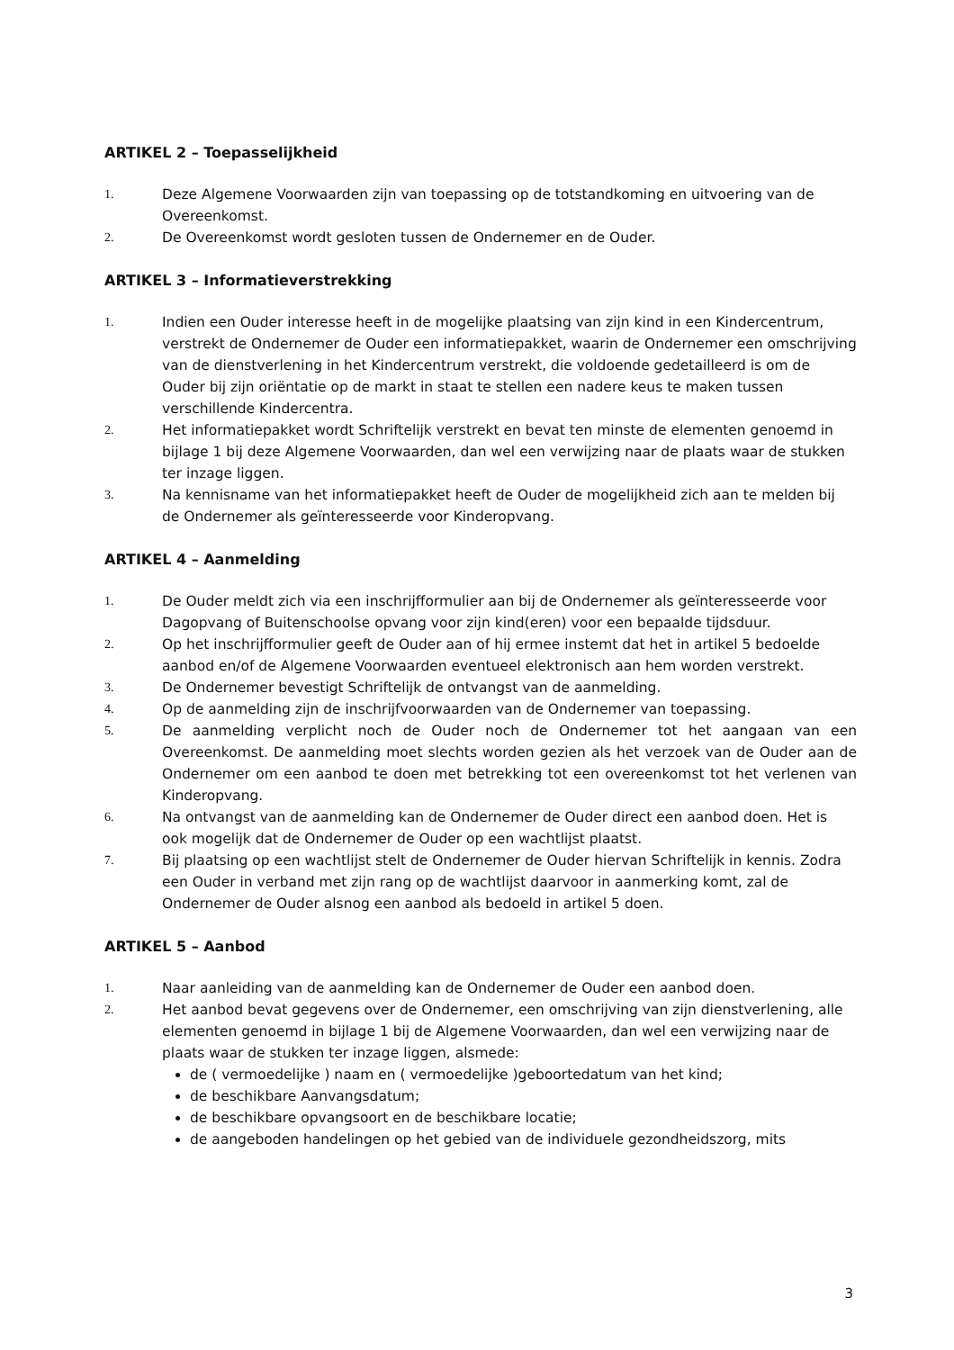ARTIKEL 2 – Toepasselijkheid
1. Deze Algemene Voorwaarden zijn van toepassing op de totstandkoming en uitvoering van de Overeenkomst.
2. De Overeenkomst wordt gesloten tussen de Ondernemer en de Ouder.
ARTIKEL 3 – Informatieverstrekking
1. Indien een Ouder interesse heeft in de mogelijke plaatsing van zijn kind in een Kindercentrum, verstrekt de Ondernemer de Ouder een informatiepakket, waarin de Ondernemer een omschrijving van de dienstverlening in het Kindercentrum verstrekt, die voldoende gedetailleerd is om de Ouder bij zijn oriëntatie op de markt in staat te stellen een nadere keus te maken tussen verschillende Kindercentra.
2. Het informatiepakket wordt Schriftelijk verstrekt en bevat ten minste de elementen genoemd in bijlage 1 bij deze Algemene Voorwaarden, dan wel een verwijzing naar de plaats waar de stukken ter inzage liggen.
3. Na kennisname van het informatiepakket heeft de Ouder de mogelijkheid zich aan te melden bij de Ondernemer als geïnteresseerde voor Kinderopvang.
ARTIKEL 4 – Aanmelding
1. De Ouder meldt zich via een inschrijfformulier aan bij de Ondernemer als geïnteresseerde voor Dagopvang of Buitenschoolse opvang voor zijn kind(eren) voor een bepaalde tijdsduur.
2. Op het inschrijfformulier geeft de Ouder aan of hij ermee instemt dat het in artikel 5 bedoelde aanbod en/of de Algemene Voorwaarden eventueel elektronisch aan hem worden verstrekt.
3. De Ondernemer bevestigt Schriftelijk de ontvangst van de aanmelding.
4. Op de aanmelding zijn de inschrijfvoorwaarden van de Ondernemer van toepassing.
5. De aanmelding verplicht noch de Ouder noch de Ondernemer tot het aangaan van een Overeenkomst. De aanmelding moet slechts worden gezien als het verzoek van de Ouder aan de Ondernemer om een aanbod te doen met betrekking tot een overeenkomst tot het verlenen van Kinderopvang.
6. Na ontvangst van de aanmelding kan de Ondernemer de Ouder direct een aanbod doen. Het is ook mogelijk dat de Ondernemer de Ouder op een wachtlijst plaatst.
7. Bij plaatsing op een wachtlijst stelt de Ondernemer de Ouder hiervan Schriftelijk in kennis. Zodra een Ouder in verband met zijn rang op de wachtlijst daarvoor in aanmerking komt, zal de Ondernemer de Ouder alsnog een aanbod als bedoeld in artikel 5 doen.
ARTIKEL 5 – Aanbod
1. Naar aanleiding van de aanmelding kan de Ondernemer de Ouder een aanbod doen.
2. Het aanbod bevat gegevens over de Ondernemer, een omschrijving van zijn dienstverlening, alle elementen genoemd in bijlage 1 bij de Algemene Voorwaarden, dan wel een verwijzing naar de plaats waar de stukken ter inzage liggen, alsmede:
de ( vermoedelijke ) naam en ( vermoedelijke )geboortedatum van het kind;
de beschikbare Aanvangsdatum;
de beschikbare opvangsoort en de beschikbare locatie;
de aangeboden handelingen op het gebied van de individuele gezondheidszorg, mits
3